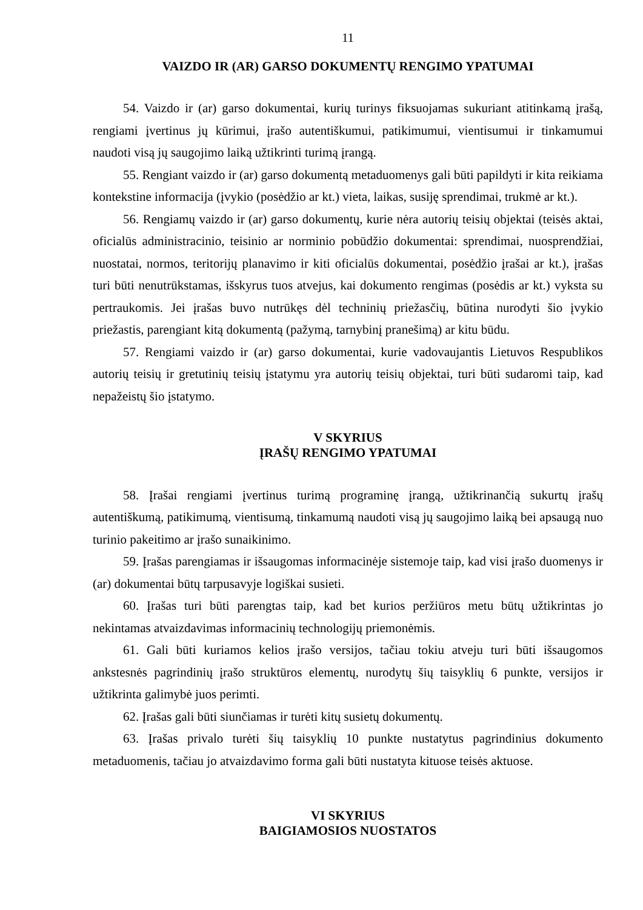11
VAIZDO IR (AR) GARSO DOKUMENTŲ RENGIMO YPATUMAI
54. Vaizdo ir (ar) garso dokumentai, kurių turinys fiksuojamas sukuriant atitinkamą įrašą, rengiami įvertinus jų kūrimui, įrašo autentiškumui, patikimumui, vientisumui ir tinkamumui naudoti visą jų saugojimo laiką užtikrinti turimą įrangą.
55. Rengiant vaizdo ir (ar) garso dokumentą metaduomenys gali būti papildyti ir kita reikiama kontekstine informacija (įvykio (posėdžio ar kt.) vieta, laikas, susiję sprendimai, trukmė ar kt.).
56. Rengiamų vaizdo ir (ar) garso dokumentų, kurie nėra autorių teisių objektai (teisės aktai, oficialūs administracinio, teisinio ar norminio pobūdžio dokumentai: sprendimai, nuosprendžiai, nuostatai, normos, teritorijų planavimo ir kiti oficialūs dokumentai, posėdžio įrašai ar kt.), įrašas turi būti nenutrūkstamas, išskyrus tuos atvejus, kai dokumento rengimas (posėdis ar kt.) vyksta su pertraukomis. Jei įrašas buvo nutrūkęs dėl techninių priežasčių, būtina nurodyti šio įvykio priežastis, parengiant kitą dokumentą (pažymą, tarnybinį pranešimą) ar kitu būdu.
57. Rengiami vaizdo ir (ar) garso dokumentai, kurie vadovaujantis Lietuvos Respublikos autorių teisių ir gretutinių teisių įstatymu yra autorių teisių objektai, turi būti sudaromi taip, kad nepažeistų šio įstatymo.
V SKYRIUS
ĮRAŠŲ RENGIMO YPATUMAI
58. Įrašai rengiami įvertinus turimą programinę įrangą, užtikrinančią sukurtų įrašų autentiškumą, patikimumą, vientisumą, tinkamumą naudoti visą jų saugojimo laiką bei apsaugą nuo turinio pakeitimo ar įrašo sunaikinimo.
59. Įrašas parengiamas ir išsaugomas informacinėje sistemoje taip, kad visi įrašo duomenys ir (ar) dokumentai būtų tarpusavyje logiškai susieti.
60. Įrašas turi būti parengtas taip, kad bet kurios peržiūros metu būtų užtikrintas jo nekintamas atvaizdavimas informacinių technologijų priemonėmis.
61. Gali būti kuriamos kelios įrašo versijos, tačiau tokiu atveju turi būti išsaugomos ankstesnės pagrindinių įrašo struktūros elementų, nurodytų šių taisyklių 6 punkte, versijos ir užtikrinta galimybė juos perimti.
62. Įrašas gali būti siunčiamas ir turėti kitų susietų dokumentų.
63. Įrašas privalo turėti šių taisyklių 10 punkte nustatytus pagrindinius dokumento metaduomenis, tačiau jo atvaizdavimo forma gali būti nustatyta kituose teisės aktuose.
VI SKYRIUS
BAIGIAMOSIOS NUOSTATOS